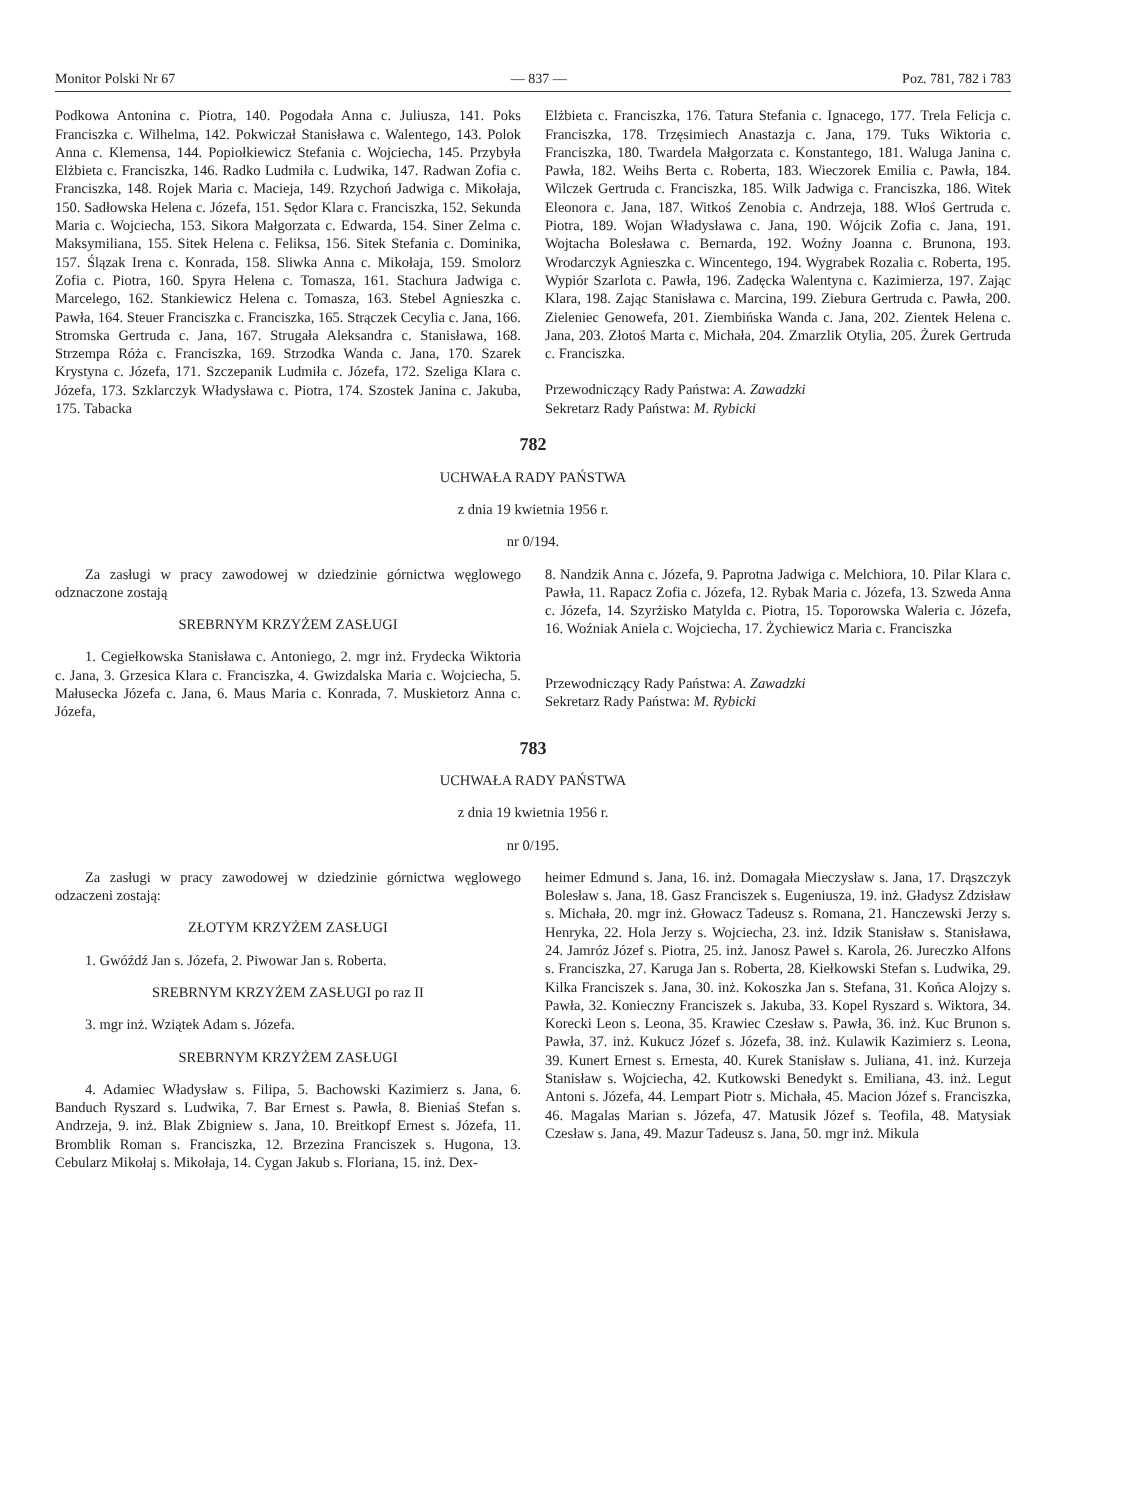Monitor Polski Nr 67 — 837 — Poz. 781, 782 i 783
Podkowa Antonina c. Piotra, 140. Pogodała Anna c. Juliusza, 141. Poks Franciszka c. Wilhelma, 142. Pokwiczał Stanisława c. Walentego, 143. Polok Anna c. Klemensa, 144. Popiołkiewicz Stefania c. Wojciecha, 145. Przybyła Elżbieta c. Franciszka, 146. Radko Ludmiła c. Ludwika, 147. Radwan Zofia c. Franciszka, 148. Rojek Maria c. Macieja, 149. Rzychoń Jadwiga c. Mikołaja, 150. Sadłowska Helena c. Józefa, 151. Sędor Klara c. Franciszka, 152. Sekunda Maria c. Wojciecha, 153. Sikora Małgorzata c. Edwarda, 154. Siner Zelma c. Maksymiliana, 155. Sitek Helena c. Feliksa, 156. Sitek Stefania c. Dominika, 157. Ślązak Irena c. Konrada, 158. Sliwka Anna c. Mikołaja, 159. Smolorz Zofia c. Piotra, 160. Spyra Helena c. Tomasza, 161. Stachura Jadwiga c. Marcelego, 162. Stankiewicz Helena c. Tomasza, 163. Stebel Agnieszka c. Pawła, 164. Steuer Franciszka c. Franciszka, 165. Strączek Cecylia c. Jana, 166. Stromska Gertruda c. Jana, 167. Strugała Aleksandra c. Stanisława, 168. Strzempa Róża c. Franciszka, 169. Strzodka Wanda c. Jana, 170. Szarek Krystyna c. Józefa, 171. Szczepanik Ludmiła c. Józefa, 172. Szeliga Klara c. Józefa, 173. Szklarczyk Władysława c. Piotra, 174. Szostek Janina c. Jakuba, 175. Tabacka
Elżbieta c. Franciszka, 176. Tatura Stefania c. Ignacego, 177. Trela Felicja c. Franciszka, 178. Trzęsimiech Anastazja c. Jana, 179. Tuks Wiktoria c. Franciszka, 180. Twardela Małgorzata c. Konstantego, 181. Waluga Janina c. Pawła, 182. Weihs Berta c. Roberta, 183. Wieczorek Emilia c. Pawła, 184. Wilczek Gertruda c. Franciszka, 185. Wilk Jadwiga c. Franciszka, 186. Witek Eleonora c. Jana, 187. Witkoś Zenobia c. Andrzeja, 188. Włoś Gertruda c. Piotra, 189. Wojan Władysława c. Jana, 190. Wójcik Zofia c. Jana, 191. Wojtacha Bolesława c. Bernarda, 192. Woźny Joanna c. Brunona, 193. Wrodarczyk Agnieszka c. Wincentego, 194. Wygrabek Rozalia c. Roberta, 195. Wypiór Szarlota c. Pawła, 196. Zadęcka Walentyna c. Kazimierza, 197. Zając Klara, 198. Zając Stanisława c. Marcina, 199. Ziebura Gertruda c. Pawła, 200. Zieleniec Genowefa, 201. Ziembińska Wanda c. Jana, 202. Zientek Helena c. Jana, 203. Złotoś Marta c. Michała, 204. Zmarzlik Otylia, 205. Żurek Gertruda c. Franciszka.
Przewodniczący Rady Państwa: A. Zawadzki
Sekretarz Rady Państwa: M. Rybicki
782
UCHWAŁA RADY PAŃSTWA
z dnia 19 kwietnia 1956 r.
nr 0/194.
Za zasługi w pracy zawodowej w dziedzinie górnictwa węglowego odznaczone zostają
SREBRNYM KRZYŻEM ZASŁUGI
1. Cegiełkowska Stanisława c. Antoniego, 2. mgr inż. Frydecka Wiktoria c. Jana, 3. Grzesica Klara c. Franciszka, 4. Gwizdalska Maria c. Wojciecha, 5. Małusecka Józefa c. Jana, 6. Maus Maria c. Konrada, 7. Muskietorz Anna c. Józefa,
8. Nandzik Anna c. Józefa, 9. Paprotna Jadwiga c. Melchiora, 10. Pilar Klara c. Pawła, 11. Rapacz Zofia c. Józefa, 12. Rybak Maria c. Józefa, 13. Szweda Anna c. Józefa, 14. Szyrżisko Matylda c. Piotra, 15. Toporowska Waleria c. Józefa, 16. Woźniak Aniela c. Wojciecha, 17. Żychiewicz Maria c. Franciszka
Przewodniczący Rady Państwa: A. Zawadzki
Sekretarz Rady Państwa: M. Rybicki
783
UCHWAŁA RADY PAŃSTWA
z dnia 19 kwietnia 1956 r.
nr 0/195.
Za zasługi w pracy zawodowej w dziedzinie górnictwa węglowego odzaczeni zostają:
ZŁOTYM KRZYŻEM ZASŁUGI
1. Gwóźdź Jan s. Józefa, 2. Piwowar Jan s. Roberta.
SREBRNYM KRZYŻEM ZASŁUGI po raz II
3. mgr inż. Wziątek Adam s. Józefa.
SREBRNYM KRZYŻEM ZASŁUGI
4. Adamiec Władysław s. Filipa, 5. Bachowski Kazimierz s. Jana, 6. Banduch Ryszard s. Ludwika, 7. Bar Ernest s. Pawła, 8. Bieniaś Stefan s. Andrzeja, 9. inż. Blak Zbigniew s. Jana, 10. Breitkopf Ernest s. Józefa, 11. Bromblik Roman s. Franciszka, 12. Brzezina Franciszek s. Hugona, 13. Cebularz Mikołaj s. Mikołaja, 14. Cygan Jakub s. Floriana, 15. inż. Dex-
heimer Edmund s. Jana, 16. inż. Domagała Mieczysław s. Jana, 17. Drąszczyk Bolesław s. Jana, 18. Gasz Franciszek s. Eugeniusza, 19. inż. Gładysz Zdzisław s. Michała, 20. mgr inż. Głowacz Tadeusz s. Romana, 21. Hanczewski Jerzy s. Henryka, 22. Hola Jerzy s. Wojciecha, 23. inż. Idzik Stanisław s. Stanisława, 24. Jamróz Józef s. Piotra, 25. inż. Janosz Paweł s. Karola, 26. Jureczko Alfons s. Franciszka, 27. Karuga Jan s. Roberta, 28. Kiełkowski Stefan s. Ludwika, 29. Kilka Franciszek s. Jana, 30. inż. Kokoszka Jan s. Stefana, 31. Końca Alojzy s. Pawła, 32. Konieczny Franciszek s. Jakuba, 33. Kopel Ryszard s. Wiktora, 34. Korecki Leon s. Leona, 35. Krawiec Czesław s. Pawła, 36. inż. Kuc Brunon s. Pawła, 37. inż. Kukucz Józef s. Józefa, 38. inż. Kulawik Kazimierz s. Leona, 39. Kunert Ernest s. Ernesta, 40. Kurek Stanisław s. Juliana, 41. inż. Kurzeja Stanisław s. Wojciecha, 42. Kutkowski Benedykt s. Emiliana, 43. inż. Legut Antoni s. Józefa, 44. Lempart Piotr s. Michała, 45. Macion Józef s. Franciszka, 46. Magalas Marian s. Józefa, 47. Matusik Józef s. Teofila, 48. Matysiak Czesław s. Jana, 49. Mazur Tadeusz s. Jana, 50. mgr inż. Mikula